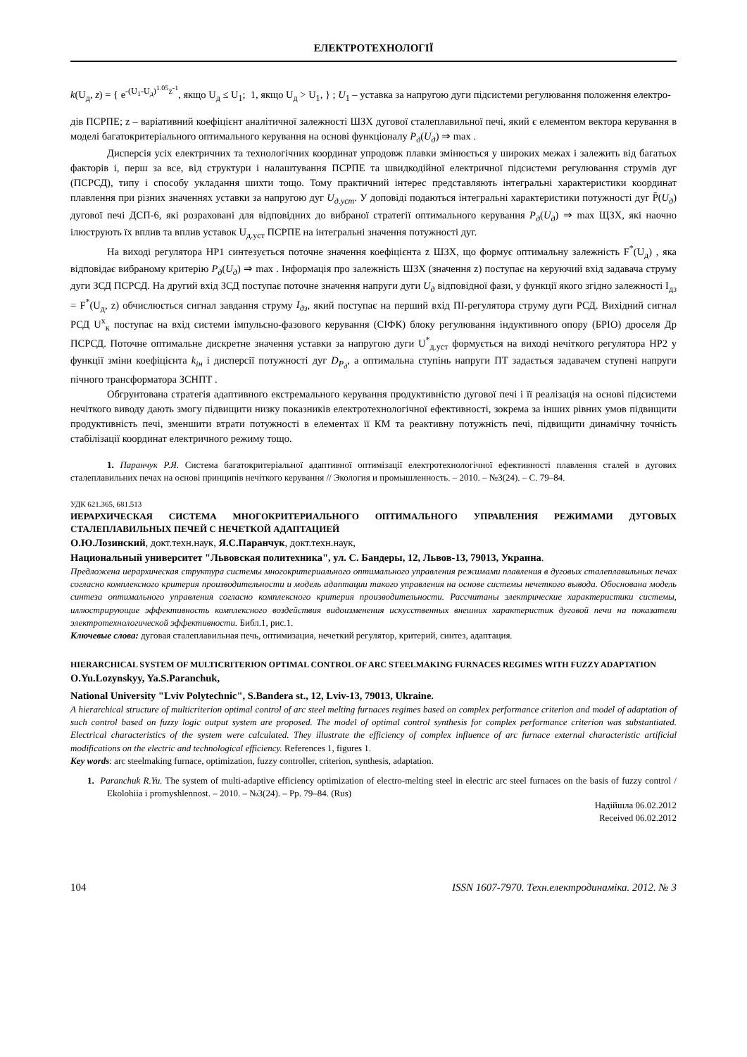ЕЛЕКТРОТЕХНОЛОГІЇ
k(U<sub>д</sub>, z) = { e<sup>-(U<sub>1</sub>-U<sub>д</sub>)<sup>1.05</sup>z<sup>-1</sup></sup>, якщо U<sub>д</sub> ≤ U<sub>1</sub>; 1, якщо U<sub>д</sub> > U<sub>1</sub>, } ; U<sub>1</sub> – уставка за напругою дуги підсистеми регулювання положення електро-
дів ПСРПЕ; z – варіативний коефіцієнт аналітичної залежності ШЗХ дугової сталеплавильної печі, який є елементом вектора керування в моделі багатокритеріального оптимального керування на основі функціоналу P<sub>д</sub>(U<sub>д</sub>) ⇒ max .
Дисперсія усіх електричних та технологічних координат упродовж плавки змінюється у широких межах і залежить від багатьох факторів і, перш за все, від структури і налаштування ПСРПЕ та швидкодійної електричної підсистеми регулювання струмів дуг (ПСРСД), типу і способу укладання шихти тощо. Тому практичний інтерес представляють інтегральні характеристики координат плавлення при різних значеннях уставки за напругою дуг U<sub>д.уст</sub>. У доповіді подаються інтегральні характеристики потужності дуг P̄(U<sub>д</sub>) дугової печі ДСП-6, які розраховані для відповідних до вибраної стратегії оптимального керування P<sub>д</sub>(U<sub>д</sub>) ⇒ max ЩЗХ, які наочно ілюструють їх вплив та вплив уставок U<sub>д.уст</sub> ПСРПЕ на інтегральні значення потужності дуг.
На виході регулятора НР1 синтезується поточне значення коефіцієнта z ШЗХ, що формує оптимальну залежність F<sup>*</sup>(U<sub>д</sub>) , яка відповідає вибраному критерію P<sub>д</sub>(U<sub>д</sub>) ⇒ max . Інформація про залежність ШЗХ (значення z) поступає на керуючий вхід задавача струму дуги ЗСД ПСРСД. На другий вхід ЗСД поступає поточне значення напруги дуги U<sub>д</sub> відповідної фази, у функції якого згідно залежності I<sub>дз</sub> = F<sup>*</sup>(U<sub>д</sub>, z) обчислюється сигнал завдання струму I<sub>дз</sub>, який поступає на перший вхід ПІ-регулятора струму дуги РСД. Вихідний сигнал РСД U<sup>х</sup><sub>к</sub> поступає на вхід системи імпульсно-фазового керування (СІФК) блоку регулювання індуктивного опору (БРІО) дроселя Др ПСРСД. Поточне оптимальне дискретне значення уставки за напругою дуги U<sup>*</sup><sub>д.уст</sub> формується на виході нечіткого регулятора НР2 у функції зміни коефіцієнта k<sub>ін</sub> і дисперсії потужності дуг D<sub>P<sub>д</sub></sub>, а оптимальна ступінь напруги ПТ задається задавачем ступені напруги пічного трансформатора ЗСНПТ .
Обгрунтована стратегія адаптивного екстремального керування продуктивністю дугової печі і її реалізація на основі підсистеми нечіткого виводу дають змогу підвищити низку показників електротехнологічної ефективності, зокрема за інших рівних умов підвищити продуктивність печі, зменшити втрати потужності в елементах її КМ та реактивну потужність печі, підвищити динамічну точність стабілізації координат електричного режиму тощо.
1. Паранчук Р.Я. Система багатокритеріальної адаптивної оптимізації електротехнологічної ефективності плавлення сталей в дугових сталеплавильних печах на основі принципів нечіткого керування // Экология и промышленность. – 2010. – №3(24). – С. 79–84.
УДК 621.365, 681.513
ИЕРАРХИЧЕСКАЯ СИСТЕМА МНОГОКРИТЕРИАЛЬНОГО ОПТИМАЛЬНОГО УПРАВЛЕНИЯ РЕЖИМАМИ ДУГОВЫХ СТАЛЕПЛАВИЛЬНЫХ ПЕЧЕЙ С НЕЧЕТКОЙ АДАПТАЦИЕЙ
О.Ю.Лозинский, докт.техн.наук, Я.С.Паранчук, докт.техн.наук,
Национальный университет "Львовская политехника", ул. С. Бандеры, 12, Львов-13, 79013, Украина.
Предложена иерархическая структура системы многокритериального оптимального управления режимами плавления в дуговых сталеплавильных печах согласно комплексного критерия производительности и модель адаптации такого управления на основе системы нечеткого вывода. Обоснована модель синтеза оптимального управления согласно комплексного критерия производительности. Рассчитаны электрические характеристики системы, иллюстрирующие эффективность комплексного воздействия видоизменения искусственных внешних характеристик дуговой печи на показатели электротехнологической эффективности. Библ.1, рис.1.
Ключевые слова: дуговая сталеплавильная печь, оптимизация, нечеткий регулятор, критерий, синтез, адаптация.
HIERARCHICAL SYSTEM OF MULTICRITERION OPTIMAL CONTROL OF ARC STEELMAKING FURNACES REGIMES WITH FUZZY ADAPTATION
O.Yu.Lozynskyy, Ya.S.Paranchuk,
National University "Lviv Polytechnic", S.Bandera st., 12, Lviv-13, 79013, Ukraine.
A hierarchical structure of multicriterion optimal control of arc steel melting furnaces regimes based on complex performance criterion and model of adaptation of such control based on fuzzy logic output system are proposed. The model of optimal control synthesis for complex performance criterion was substantiated. Electrical characteristics of the system were calculated. They illustrate the efficiency of complex influence of arc furnace external characteristic artificial modifications on the electric and technological efficiency. References 1, figures 1.
Key words: arc steelmaking furnace, optimization, fuzzy controller, criterion, synthesis, adaptation.
1. Paranchuk R.Yu. The system of multi-adaptive efficiency optimization of electro-melting steel in electric arc steel furnaces on the basis of fuzzy control / Ekolohiia i promyshlennost. – 2010. – №3(24). – Pp. 79–84. (Rus)
Надійшла 06.02.2012
Received 06.02.2012
104 ISSN 1607-7970. Техн.електродинаміка. 2012. № 3